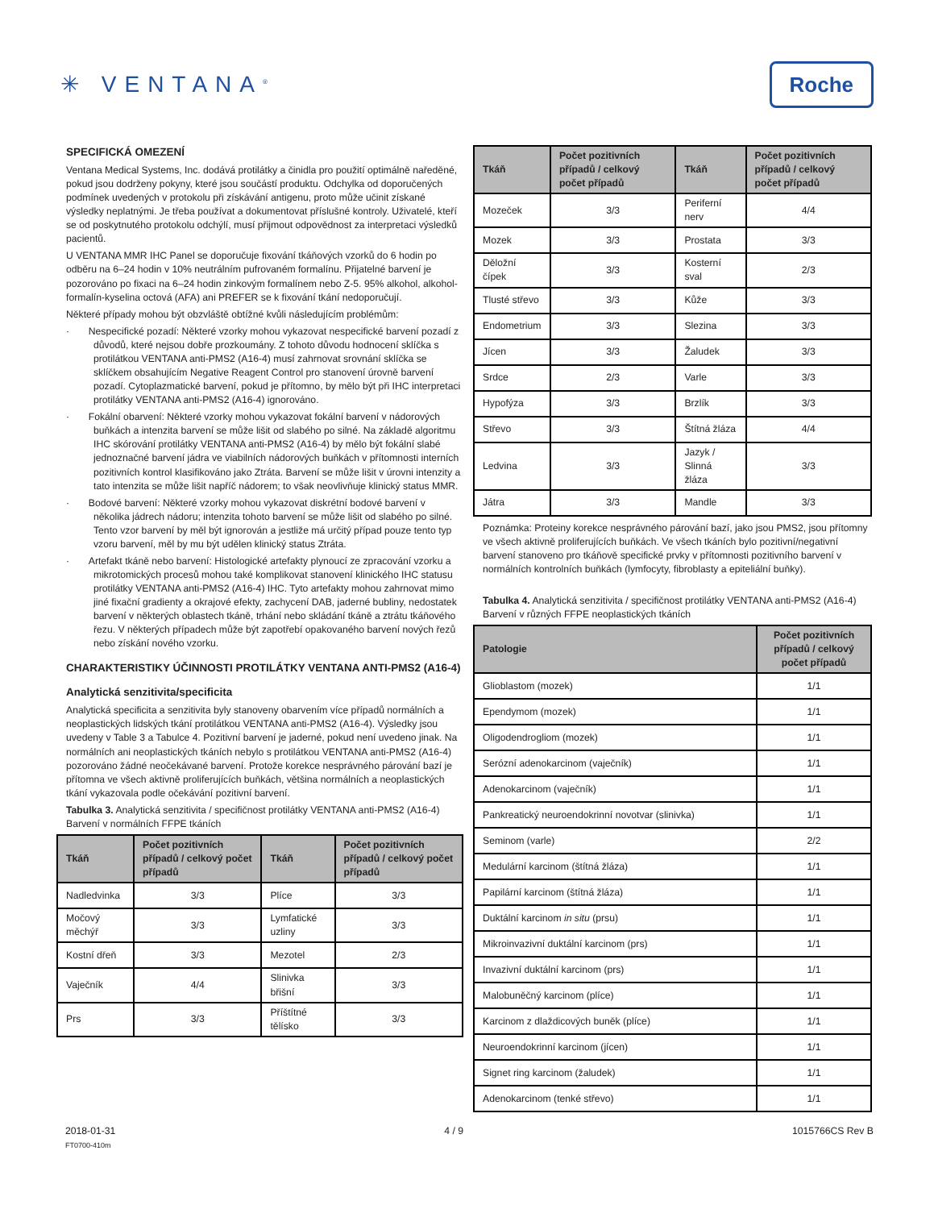✳ VENTANA<sup>®</sup>
Roche
SPECIFICKÁ OMEZENÍ
Ventana Medical Systems, Inc. dodává protilátky a činidla pro použití optimálně naředěné, pokud jsou dodrženy pokyny, které jsou součástí produktu. Odchylka od doporučených podmínek uvedených v protokolu při získávání antigenu, proto může učinit získané výsledky neplatnými. Je třeba používat a dokumentovat příslušné kontroly. Uživatelé, kteří se od poskytnutého protokolu odchýlí, musí přijmout odpovědnost za interpretaci výsledků pacientů.
U VENTANA MMR IHC Panel se doporučuje fixování tkáňových vzorků do 6 hodin po odběru na 6–24 hodin v 10% neutrálním pufrovaném formalínu. Přijatelné barvení je pozorováno po fixaci na 6–24 hodin zinkovým formalínem nebo Z-5. 95% alkohol, alkohol-formalín-kyselina octová (AFA) ani PREFER se k fixování tkání nedoporučují.
Některé případy mohou být obzvláště obtížné kvůli následujícím problémům:
· Nespecifické pozadí: Některé vzorky mohou vykazovat nespecifické barvení pozadí z důvodů, které nejsou dobře prozkoumány. Z tohoto důvodu hodnocení sklíčka s protilátkou VENTANA anti-PMS2 (A16-4) musí zahrnovat srovnání sklíčka se sklíčkem obsahujícím Negative Reagent Control pro stanovení úrovně barvení pozadí. Cytoplazmatické barvení, pokud je přítomno, by mělo být při IHC interpretaci protilátky VENTANA anti-PMS2 (A16-4) ignorováno.
· Fokální obarvení: Některé vzorky mohou vykazovat fokální barvení v nádorových buňkách a intenzita barvení se může lišit od slabého po silné. Na základě algoritmu IHC skórování protilátky VENTANA anti-PMS2 (A16-4) by mělo být fokální slabé jednoznačné barvení jádra ve viabilních nádorových buňkách v přítomnosti interních pozitivních kontrol klasifikováno jako Ztráta. Barvení se může lišit v úrovni intenzity a tato intenzita se může lišit napříč nádorem; to však neovlivňuje klinický status MMR.
· Bodové barvení: Některé vzorky mohou vykazovat diskrétní bodové barvení v několika jádrech nádoru; intenzita tohoto barvení se může lišit od slabého po silné. Tento vzor barvení by měl být ignorován a jestliže má určitý případ pouze tento typ vzoru barvení, měl by mu být udělen klinický status Ztráta.
· Artefakt tkáně nebo barvení: Histologické artefakty plynoucí ze zpracování vzorku a mikrotomických procesů mohou také komplikovat stanovení klinického IHC statusu protilátky VENTANA anti-PMS2 (A16-4) IHC. Tyto artefakty mohou zahrnovat mimo jiné fixační gradienty a okrajové efekty, zachycení DAB, jaderné bubliny, nedostatek barvení v některých oblastech tkáně, trhání nebo skládání tkáně a ztrátu tkáňového řezu. V některých případech může být zapotřebí opakovaného barvení nových řezů nebo získání nového vzorku.
CHARAKTERISTIKY ÚČINNOSTI PROTILÁTKY VENTANA ANTI-PMS2 (A16-4)
Analytická senzitivita/specificita
Analytická specificita a senzitivita byly stanoveny obarvením více případů normálních a neoplastických lidských tkání protilátkou VENTANA anti-PMS2 (A16-4). Výsledky jsou uvedeny v Table 3 a Tabulce 4. Pozitivní barvení je jaderné, pokud není uvedeno jinak. Na normálních ani neoplastických tkáních nebylo s protilátkou VENTANA anti-PMS2 (A16-4) pozorováno žádné neočekávané barvení. Protože korekce nesprávného párování bazí je přítomna ve všech aktivně proliferujících buňkách, většina normálních a neoplastických tkání vykazovala podle očekávání pozitivní barvení.
Tabulka 3. Analytická senzitivita / specifičnost protilátky VENTANA anti-PMS2 (A16-4) Barvení v normálních FFPE tkáních
| Tkáň | Počet pozitivních případů / celkový počet případů | Tkáň | Počet pozitivních případů / celkový počet případů |
| --- | --- | --- | --- |
| Nadledvinka | 3/3 | Plíce | 3/3 |
| Močový měchýř | 3/3 | Lymfatické uzliny | 3/3 |
| Kostní dřeň | 3/3 | Mezotel | 2/3 |
| Vaječník | 4/4 | Slinivka břišní | 3/3 |
| Prs | 3/3 | Příštítné tělísko | 3/3 |
| Tkáň | Počet pozitivních případů / celkový počet případů | Tkáň | Počet pozitivních případů / celkový počet případů |
| --- | --- | --- | --- |
| Mozeček | 3/3 | Periferní nerv | 4/4 |
| Mozek | 3/3 | Prostata | 3/3 |
| Děložní čípek | 3/3 | Kosterní sval | 2/3 |
| Tlusté střevo | 3/3 | Kůže | 3/3 |
| Endometrium | 3/3 | Slezina | 3/3 |
| Jícen | 3/3 | Žaludek | 3/3 |
| Srdce | 2/3 | Varle | 3/3 |
| Hypofýza | 3/3 | Brzlík | 3/3 |
| Střevo | 3/3 | Štítná žláza | 4/4 |
| Ledvina | 3/3 | Jazyk / Slinná žláza | 3/3 |
| Játra | 3/3 | Mandle | 3/3 |
Poznámka: Proteiny korekce nesprávného párování bazí, jako jsou PMS2, jsou přítomny ve všech aktivně proliferujících buňkách. Ve všech tkáních bylo pozitivní/negativní barvení stanoveno pro tkáňově specifické prvky v přítomnosti pozitivního barvení v normálních kontrolních buňkách (lymfocyty, fibroblasty a epiteliální buňky).
Tabulka 4. Analytická senzitivita / specifičnost protilátky VENTANA anti-PMS2 (A16-4) Barvení v různých FFPE neoplastických tkáních
| Patologie | Počet pozitivních případů / celkový počet případů |
| --- | --- |
| Glioblastom (mozek) | 1/1 |
| Ependymom (mozek) | 1/1 |
| Oligodendrogliom (mozek) | 1/1 |
| Serózní adenokarcinom (vaječník) | 1/1 |
| Adenokarcinom (vaječník) | 1/1 |
| Pankreatický neuroendokrinní novotvar (slinivka) | 1/1 |
| Seminom (varle) | 2/2 |
| Medulární karcinom (štítná žláza) | 1/1 |
| Papilární karcinom (štítná žláza) | 1/1 |
| Duktální karcinom in situ (prsu) | 1/1 |
| Mikroinvazivní duktální karcinom (prs) | 1/1 |
| Invazivní duktální karcinom (prs) | 1/1 |
| Malobuněčný karcinom (plíce) | 1/1 |
| Karcinom z dlaždicových buněk (plíce) | 1/1 |
| Neuroendokrinní karcinom (jícen) | 1/1 |
| Signet ring karcinom (žaludek) | 1/1 |
| Adenokarcinom (tenké střevo) | 1/1 |
2018-01-31
FT0700-410m
4 / 9 1015766CS Rev B